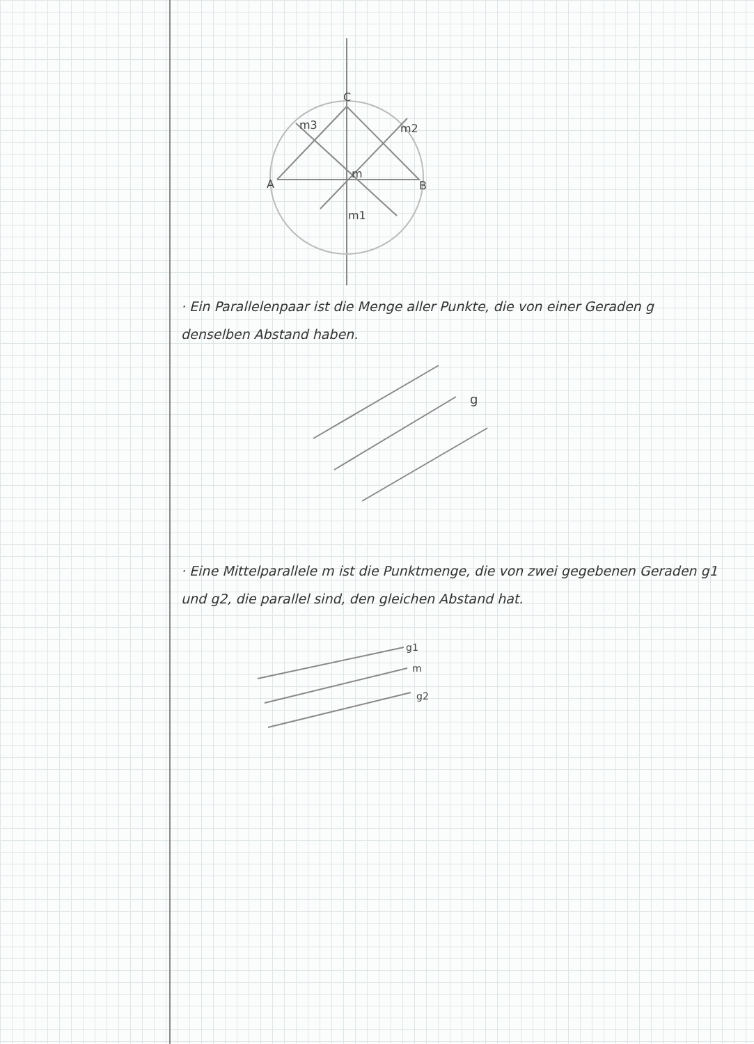C
A
B
m3
m2
m
m1
· Ein Parallelenpaar ist die Menge aller Punkte, die von einer Geraden g denselben Abstand haben.
g
· Eine Mittelparallele m ist die Punktmenge, die von zwei gegebenen Geraden g1 und g2, die parallel sind, den gleichen Abstand hat.
g1
m
g2